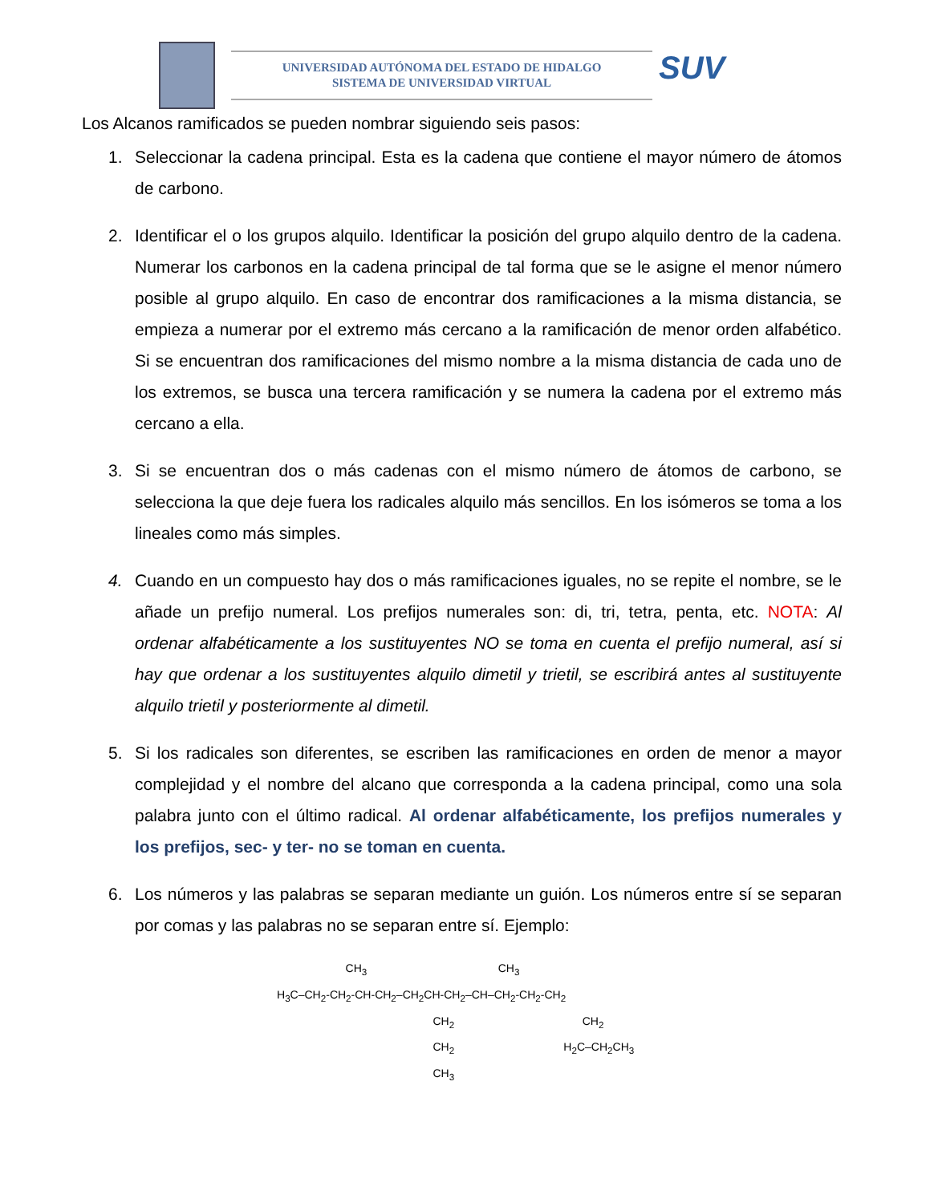UNIVERSIDAD AUTÓNOMA DEL ESTADO DE HIDALGO
SISTEMA DE UNIVERSIDAD VIRTUAL
SUV
Los Alcanos ramificados se pueden nombrar siguiendo seis pasos:
1. Seleccionar la cadena principal. Esta es la cadena que contiene el mayor número de átomos de carbono.
2. Identificar el o los grupos alquilo. Identificar la posición del grupo alquilo dentro de la cadena. Numerar los carbonos en la cadena principal de tal forma que se le asigne el menor número posible al grupo alquilo. En caso de encontrar dos ramificaciones a la misma distancia, se empieza a numerar por el extremo más cercano a la ramificación de menor orden alfabético. Si se encuentran dos ramificaciones del mismo nombre a la misma distancia de cada uno de los extremos, se busca una tercera ramificación y se numera la cadena por el extremo más cercano a ella.
3. Si se encuentran dos o más cadenas con el mismo número de átomos de carbono, se selecciona la que deje fuera los radicales alquilo más sencillos. En los isómeros se toma a los lineales como más simples.
4. Cuando en un compuesto hay dos o más ramificaciones iguales, no se repite el nombre, se le añade un prefijo numeral. Los prefijos numerales son: di, tri, tetra, penta, etc. NOTA: Al ordenar alfabéticamente a los sustituyentes NO se toma en cuenta el prefijo numeral, así si hay que ordenar a los sustituyentes alquilo dimetil y trietil, se escribirá antes al sustituyente alquilo trietil y posteriormente al dimetil.
5. Si los radicales son diferentes, se escriben las ramificaciones en orden de menor a mayor complejidad y el nombre del alcano que corresponda a la cadena principal, como una sola palabra junto con el último radical. Al ordenar alfabéticamente, los prefijos numerales y los prefijos, sec- y ter- no se toman en cuenta.
6. Los números y las palabras se separan mediante un guión. Los números entre sí se separan por comas y las palabras no se separan entre sí. Ejemplo:
CH<sub>3</sub> CH<sub>3</sub> H<sub>3</sub>C–CH<sub>2</sub>-CH<sub>2</sub>-CH-CH<sub>2</sub>–CH<sub>2</sub>CH-CH<sub>2</sub>–CH–CH<sub>2</sub>-CH<sub>2</sub>-CH<sub>2</sub> CH<sub>2</sub> CH<sub>2</sub> CH<sub>2</sub> H<sub>2</sub>C–CH<sub>2</sub>CH<sub>3</sub> CH<sub>3</sub>